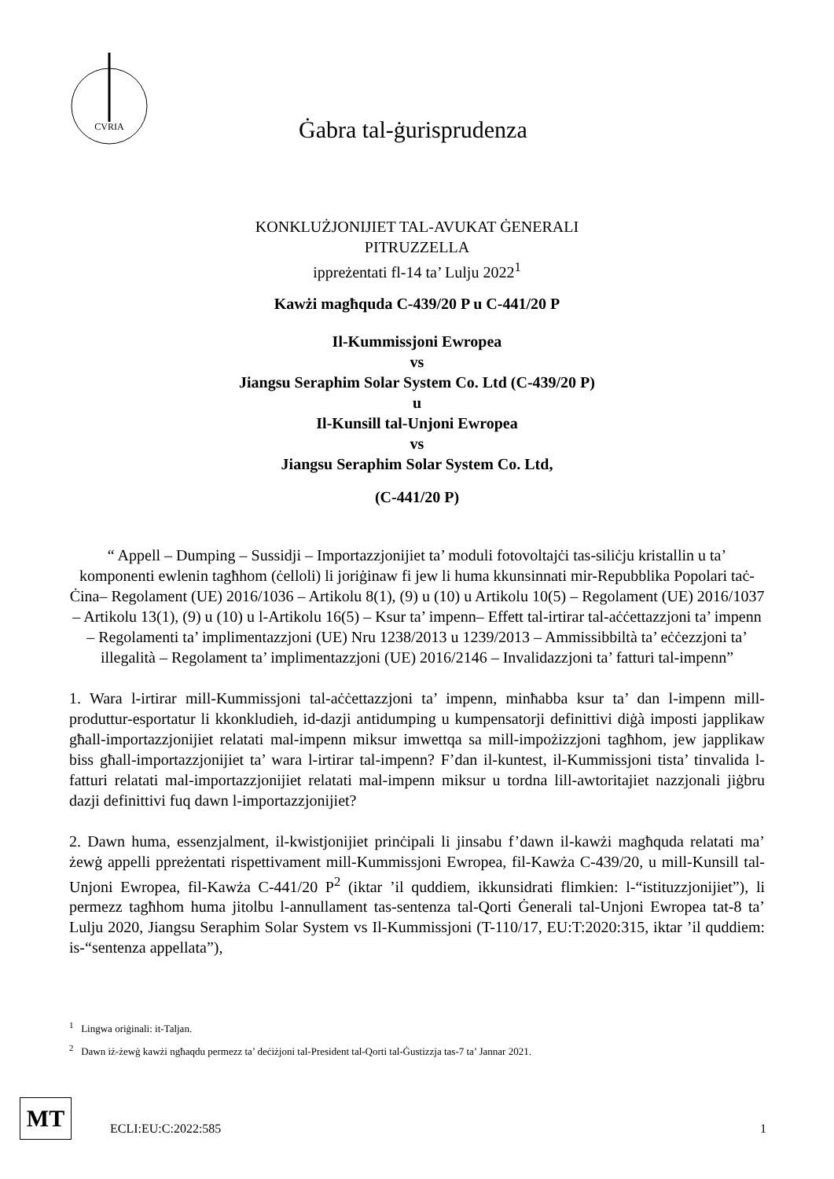CVRIA
Ġabra tal-ġurisprudenza
KONKLUŻJONIJIET TAL-AVUKAT ĠENERALI
PITRUZZELLA
ippreżentati fl-14 ta’ Lulju 2022<sup>1</sup>
Kawżi magħquda C-439/20 P u C-441/20 P
Il-Kummissjoni Ewropea
vs
Jiangsu Seraphim Solar System Co. Ltd (C-439/20 P)
u
Il-Kunsill tal-Unjoni Ewropea
vs
Jiangsu Seraphim Solar System Co. Ltd,
(C-441/20 P)
“ Appell – Dumping – Sussidji – Importazzjonijiet ta’ moduli fotovoltajċi tas-siliċju kristallin u ta’ komponenti ewlenin tagħhom (ċelloli) li joriġinaw fi jew li huma kkunsinnati mir-Repubblika Popolari taċ-Ċina– Regolament (UE) 2016/1036 – Artikolu 8(1), (9) u (10) u Artikolu 10(5) – Regolament (UE) 2016/1037 – Artikolu 13(1), (9) u (10) u l-Artikolu 16(5) – Ksur ta’ impenn– Effett tal-irtirar tal-aċċettazzjoni ta’ impenn – Regolamenti ta’ implimentazzjoni (UE) Nru 1238/2013 u 1239/2013 – Ammissibbiltà ta’ eċċezzjoni ta’ illegalità – Regolament ta’ implimentazzjoni (UE) 2016/2146 – Invalidazzjoni ta’ fatturi tal-impenn”
1. Wara l-irtirar mill-Kummissjoni tal-aċċettazzjoni ta’ impenn, minħabba ksur ta’ dan l-impenn mill-produttur-esportatur li kkonkludieh, id-dazji antidumping u kumpensatorji definittivi diġà imposti japplikaw għall-importazzjonijiet relatati mal-impenn miksur imwettqa sa mill-impożizzjoni tagħhom, jew japplikaw biss għall-importazzjonijiet ta’ wara l-irtirar tal-impenn? F’dan il-kuntest, il-Kummissjoni tista’ tinvalida l-fatturi relatati mal-importazzjonijiet relatati mal-impenn miksur u tordna lill-awtoritajiet nazzjonali jiġbru dazji definittivi fuq dawn l-importazzjonijiet?
2. Dawn huma, essenzjalment, il-kwistjonijiet prinċipali li jinsabu f’dawn il-kawżi magħquda relatati ma’ żewġ appelli ppreżentati rispettivament mill-Kummissjoni Ewropea, fil-Kawża C-439/20, u mill-Kunsill tal-Unjoni Ewropea, fil-Kawża C-441/20 P<sup>2</sup> (iktar ’il quddiem, ikkunsidrati flimkien: l-“istituzzjonijiet”), li permezz tagħhom huma jitolbu l-annullament tas-sentenza tal-Qorti Ġenerali tal-Unjoni Ewropea tat-8 ta’ Lulju 2020, Jiangsu Seraphim Solar System vs Il-Kummissjoni (T-110/17, EU:T:2020:315, iktar ’il quddiem: is-“sentenza appellata”),
<sup>1</sup> Lingwa oriġinali: it-Taljan.
<sup>2</sup> Dawn iż-żewġ kawżi ngħaqdu permezz ta’ deċiżjoni tal-President tal-Qorti tal-Ġustizzja tas-7 ta’ Jannar 2021.
MT
ECLI:EU:C:2022:585 1